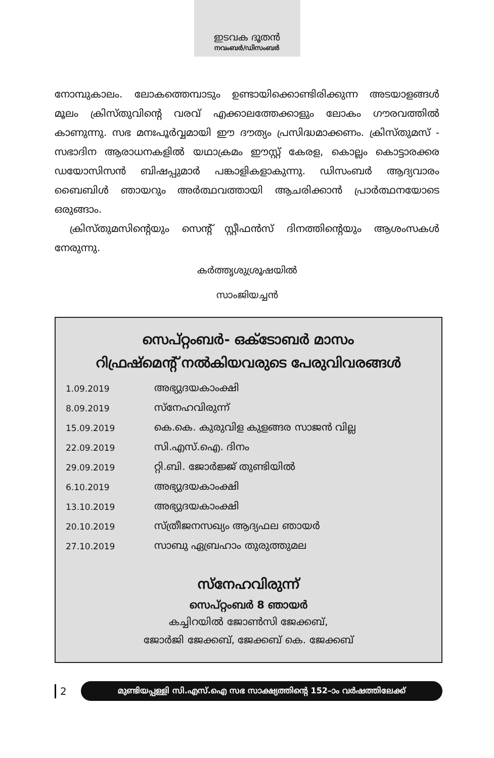ഇടവക ദൂതൻ
നവംബർ/ഡിസംബർ
നോമ്പുകാലം. ലോകത്തെമ്പാടും ഉണ്ടായിക്കൊണ്ടിരിക്കുന്ന അടയാളങ്ങൾ മൂലം ക്രിസ്തുവിന്റെ വരവ് എക്കാലത്തേക്കാളും ലോകം ഗൗരവത്തിൽ കാണുന്നു. സഭ മനഃപൂർവ്വമായി ഈ ദൗത്യം പ്രസിദ്ധമാക്കണം. ക്രിസ്തുമസ് - സഭാദിന ആരാധനകളിൽ യഥാക്രമം ഈസ്റ്റ് കേരള, കൊല്ലം കൊട്ടാരക്കര ഡയോസിസൻ ബിഷപ്പുമാർ പങ്കാളികളാകുന്നു. ഡിസംബർ ആദ്യവാരം ബൈബിൾ ഞായറും അർത്ഥവത്തായി ആചരിക്കാൻ പ്രാർത്ഥനയോടെ ഒരുങ്ങാം.
ക്രിസ്തുമസിന്റെയും സെന്റ് സ്റ്റീഫൻസ് ദിനത്തിന്റെയും ആശംസകൾ നേരുന്നു.
കർത്തൃശുശ്രൂഷയിൽ
സാംജിയച്ചൻ
സെപ്റ്റംബർ- ഒക്ടോബർ മാസം
റിഫ്രഷ്മെന്റ് നൽകിയവരുടെ പേരുവിവരങ്ങൾ
| 1.09.2019 | അഭ്യുദയകാംക്ഷി |
| 8.09.2019 | സ്നേഹവിരുന്ന് |
| 15.09.2019 | കെ.കെ. കുരുവിള കുളങ്ങര സാജൻ വില്ല |
| 22.09.2019 | സി.എസ്.ഐ. ദിനം |
| 29.09.2019 | റ്റി.ബി. ജോർജ്ജ് തുണ്ടിയിൽ |
| 6.10.2019 | അഭ്യുദയകാംക്ഷി |
| 13.10.2019 | അഭ്യുദയകാംക്ഷി |
| 20.10.2019 | സ്ത്രീജനസഖ്യം ആദ്യഫല ഞായർ |
| 27.10.2019 | സാബു ഏബ്രഹാം തുരുത്തുമല |
സ്നേഹവിരുന്ന്
സെപ്റ്റംബർ 8 ഞായർ
കച്ചിറയിൽ ജോൺസി ജേക്കബ്,
ജോർജി ജേക്കബ്, ജേക്കബ് കെ. ജേക്കബ്
2
മുണ്ടിയപ്പള്ളി സി.എസ്.ഐ സഭ സാക്ഷ്യത്തിന്റെ 152–ാം വർഷത്തിലേക്ക്